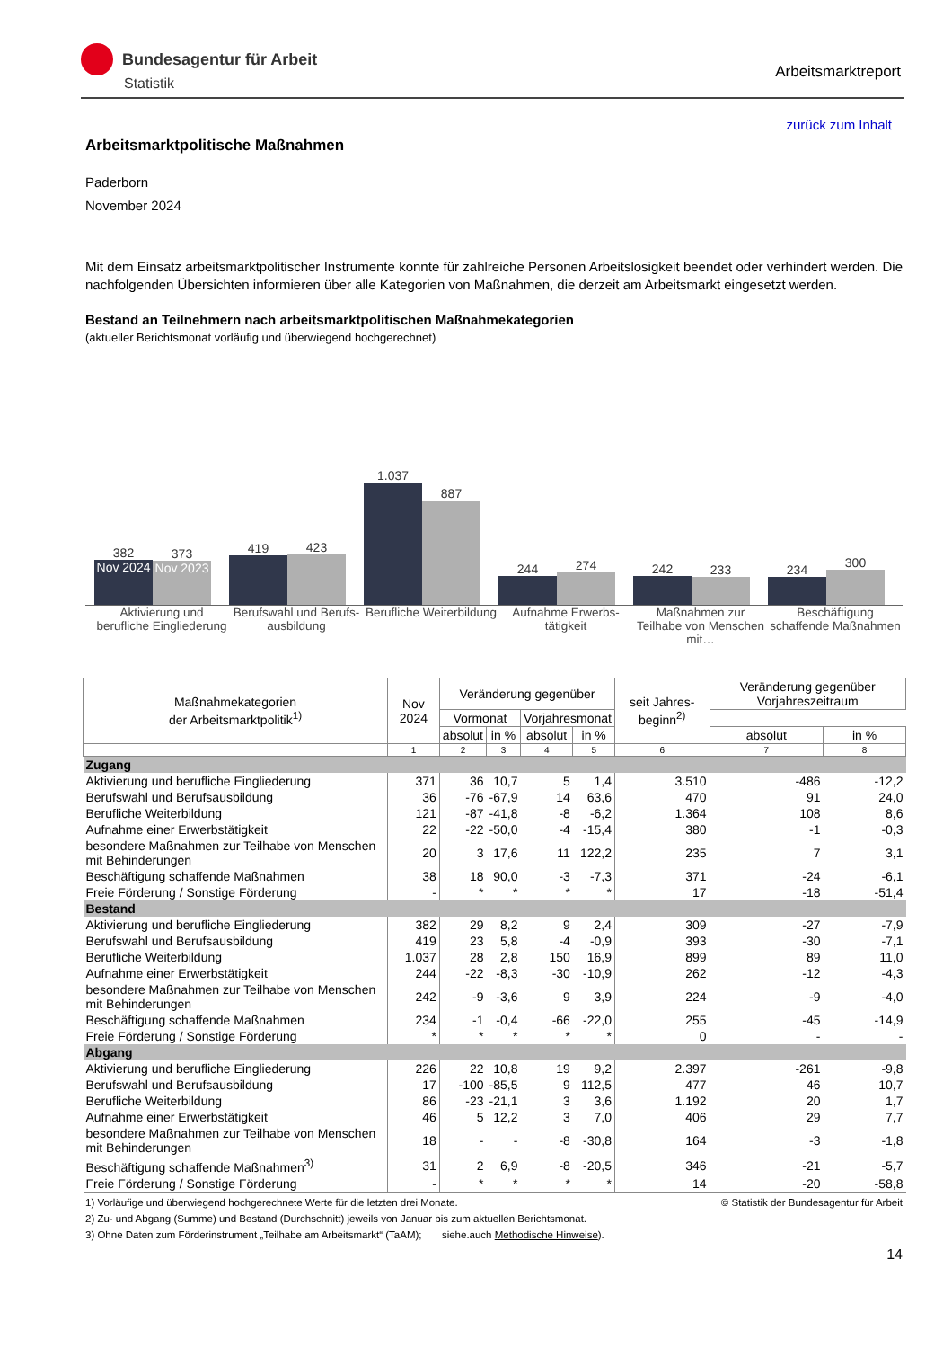Bundesagentur für Arbeit
Statistik
Arbeitsmarktreport
zurück zum Inhalt
Arbeitsmarktpolitische Maßnahmen
Paderborn
November 2024
Mit dem Einsatz arbeitsmarktpolitischer Instrumente konnte für zahlreiche Personen Arbeitslosigkeit beendet oder verhindert werden. Die nachfolgenden Übersichten informieren über alle Kategorien von Maßnahmen, die derzeit am Arbeitsmarkt eingesetzt werden.
Bestand an Teilnehmern nach arbeitsmarktpolitischen Maßnahmekategorien
(aktueller Berichtsmonat vorläufig und überwiegend hochgerechnet)
382
Nov 2024
373
Nov 2023
419
423
1.037
887
244
274
242
233
234
300
Aktivierung und berufliche Eingliederung
Berufswahl und Berufs-ausbildung
Berufliche Weiterbildung
Aufnahme Erwerbs-tätigkeit
Maßnahmen zur Teilhabe von Menschen mit…
Beschäftigung schaffende Maßnahmen
| Maßnahmekategorien der Arbeitsmarktpolitik<sup>1)</sup> | Nov 2024 | Veränderung gegenüber | | | | seit Jahres-beginn<sup>2)</sup> | Veränderung gegenüber Vorjahreszeitraum | |
| --- | --- | --- | --- | --- | --- | --- | --- | --- |
| | | Vormonat | | Vorjahresmonat | | | | |
| | | absolut | in % | absolut | in % | | absolut | in % |
| | 1 | 2 | 3 | 4 | 5 | 6 | 7 | 8 |
| Zugang | | | | | | | | |
| Aktivierung und berufliche Eingliederung | 371 | 36 | 10,7 | 5 | 1,4 | 3.510 | -486 | -12,2 |
| Berufswahl und Berufsausbildung | 36 | -76 | -67,9 | 14 | 63,6 | 470 | 91 | 24,0 |
| Berufliche Weiterbildung | 121 | -87 | -41,8 | -8 | -6,2 | 1.364 | 108 | 8,6 |
| Aufnahme einer Erwerbstätigkeit | 22 | -22 | -50,0 | -4 | -15,4 | 380 | -1 | -0,3 |
| besondere Maßnahmen zur Teilhabe von Menschen mit Behinderungen | 20 | 3 | 17,6 | 11 | 122,2 | 235 | 7 | 3,1 |
| Beschäftigung schaffende Maßnahmen | 38 | 18 | 90,0 | -3 | -7,3 | 371 | -24 | -6,1 |
| Freie Förderung / Sonstige Förderung | - | * | * | * | * | 17 | -18 | -51,4 |
| Bestand | | | | | | | | |
| Aktivierung und berufliche Eingliederung | 382 | 29 | 8,2 | 9 | 2,4 | 309 | -27 | -7,9 |
| Berufswahl und Berufsausbildung | 419 | 23 | 5,8 | -4 | -0,9 | 393 | -30 | -7,1 |
| Berufliche Weiterbildung | 1.037 | 28 | 2,8 | 150 | 16,9 | 899 | 89 | 11,0 |
| Aufnahme einer Erwerbstätigkeit | 244 | -22 | -8,3 | -30 | -10,9 | 262 | -12 | -4,3 |
| besondere Maßnahmen zur Teilhabe von Menschen mit Behinderungen | 242 | -9 | -3,6 | 9 | 3,9 | 224 | -9 | -4,0 |
| Beschäftigung schaffende Maßnahmen | 234 | -1 | -0,4 | -66 | -22,0 | 255 | -45 | -14,9 |
| Freie Förderung / Sonstige Förderung | * | * | * | * | * | 0 | - | - |
| Abgang | | | | | | | | |
| Aktivierung und berufliche Eingliederung | 226 | 22 | 10,8 | 19 | 9,2 | 2.397 | -261 | -9,8 |
| Berufswahl und Berufsausbildung | 17 | -100 | -85,5 | 9 | 112,5 | 477 | 46 | 10,7 |
| Berufliche Weiterbildung | 86 | -23 | -21,1 | 3 | 3,6 | 1.192 | 20 | 1,7 |
| Aufnahme einer Erwerbstätigkeit | 46 | 5 | 12,2 | 3 | 7,0 | 406 | 29 | 7,7 |
| besondere Maßnahmen zur Teilhabe von Menschen mit Behinderungen | 18 | - | - | -8 | -30,8 | 164 | -3 | -1,8 |
| Beschäftigung schaffende Maßnahmen<sup>3)</sup> | 31 | 2 | 6,9 | -8 | -20,5 | 346 | -21 | -5,7 |
| Freie Förderung / Sonstige Förderung | - | * | * | * | * | 14 | -20 | -58,8 |
1) Vorläufige und überwiegend hochgerechnete Werte für die letzten drei Monate. © Statistik der Bundesagentur für Arbeit
2) Zu- und Abgang (Summe) und Bestand (Durchschnitt) jeweils von Januar bis zum aktuellen Berichtsmonat.
3) Ohne Daten zum Förderinstrument „Teilhabe am Arbeitsmarkt“ (TaAM); siehe.auch Methodische Hinweise).
14